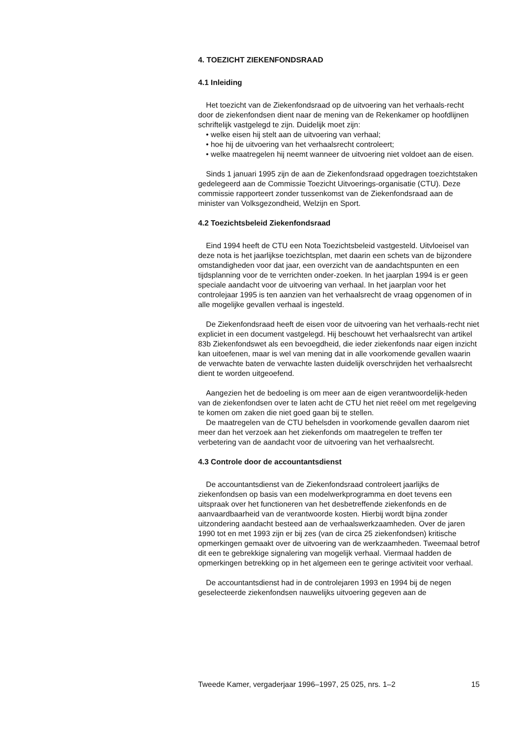4. TOEZICHT ZIEKENFONDSRAAD
4.1 Inleiding
Het toezicht van de Ziekenfondsraad op de uitvoering van het verhaals-recht door de ziekenfondsen dient naar de mening van de Rekenkamer op hoofdlijnen schriftelijk vastgelegd te zijn. Duidelijk moet zijn:
• welke eisen hij stelt aan de uitvoering van verhaal;
• hoe hij de uitvoering van het verhaalsrecht controleert;
• welke maatregelen hij neemt wanneer de uitvoering niet voldoet aan de eisen.
Sinds 1 januari 1995 zijn de aan de Ziekenfondsraad opgedragen toezichtstaken gedelegeerd aan de Commissie Toezicht Uitvoerings-organisatie (CTU). Deze commissie rapporteert zonder tussenkomst van de Ziekenfondsraad aan de minister van Volksgezondheid, Welzijn en Sport.
4.2 Toezichtsbeleid Ziekenfondsraad
Eind 1994 heeft de CTU een Nota Toezichtsbeleid vastgesteld. Uitvloeisel van deze nota is het jaarlijkse toezichtsplan, met daarin een schets van de bijzondere omstandigheden voor dat jaar, een overzicht van de aandachtspunten en een tijdsplanning voor de te verrichten onder-zoeken. In het jaarplan 1994 is er geen speciale aandacht voor de uitvoering van verhaal. In het jaarplan voor het controlejaar 1995 is ten aanzien van het verhaalsrecht de vraag opgenomen of in alle mogelijke gevallen verhaal is ingesteld.
De Ziekenfondsraad heeft de eisen voor de uitvoering van het verhaals-recht niet expliciet in een document vastgelegd. Hij beschouwt het verhaalsrecht van artikel 83b Ziekenfondswet als een bevoegdheid, die ieder ziekenfonds naar eigen inzicht kan uitoefenen, maar is wel van mening dat in alle voorkomende gevallen waarin de verwachte baten de verwachte lasten duidelijk overschrijden het verhaalsrecht dient te worden uitgeoefend.
Aangezien het de bedoeling is om meer aan de eigen verantwoordelijk-heden van de ziekenfondsen over te laten acht de CTU het niet reëel om met regelgeving te komen om zaken die niet goed gaan bij te stellen.
De maatregelen van de CTU behelsden in voorkomende gevallen daarom niet meer dan het verzoek aan het ziekenfonds om maatregelen te treffen ter verbetering van de aandacht voor de uitvoering van het verhaalsrecht.
4.3 Controle door de accountantsdienst
De accountantsdienst van de Ziekenfondsraad controleert jaarlijks de ziekenfondsen op basis van een modelwerkprogramma en doet tevens een uitspraak over het functioneren van het desbetreffende ziekenfonds en de aanvaardbaarheid van de verantwoorde kosten. Hierbij wordt bijna zonder uitzondering aandacht besteed aan de verhaalswerkzaamheden. Over de jaren 1990 tot en met 1993 zijn er bij zes (van de circa 25 ziekenfondsen) kritische opmerkingen gemaakt over de uitvoering van de werkzaamheden. Tweemaal betrof dit een te gebrekkige signalering van mogelijk verhaal. Viermaal hadden de opmerkingen betrekking op in het algemeen een te geringe activiteit voor verhaal.
De accountantsdienst had in de controlejaren 1993 en 1994 bij de negen geselecteerde ziekenfondsen nauwelijks uitvoering gegeven aan de
Tweede Kamer, vergaderjaar 1996–1997, 25 025, nrs. 1–2 15